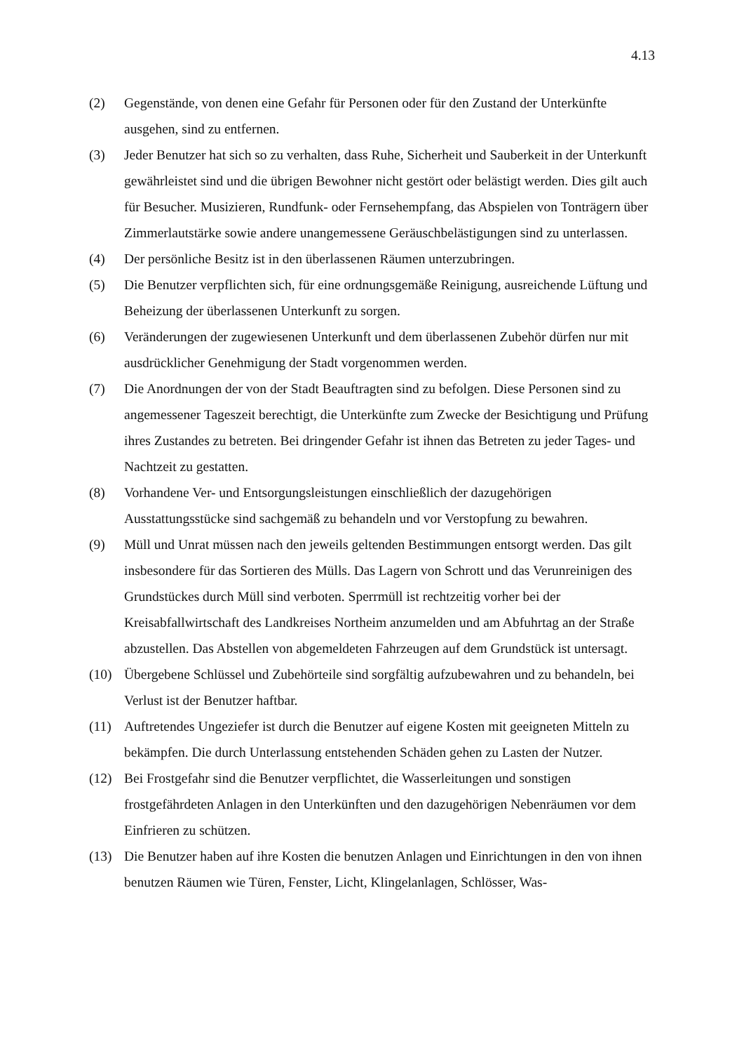4.13
(2) Gegenstände, von denen eine Gefahr für Personen oder für den Zustand der Unterkünfte ausgehen, sind zu entfernen.
(3) Jeder Benutzer hat sich so zu verhalten, dass Ruhe, Sicherheit und Sauberkeit in der Unterkunft gewährleistet sind und die übrigen Bewohner nicht gestört oder belästigt werden. Dies gilt auch für Besucher. Musizieren, Rundfunk- oder Fernsehempfang, das Abspielen von Tonträgern über Zimmerlautstärke sowie andere unangemessene Geräuschbelästigungen sind zu unterlassen.
(4) Der persönliche Besitz ist in den überlassenen Räumen unterzubringen.
(5) Die Benutzer verpflichten sich, für eine ordnungsgemäße Reinigung, ausreichende Lüftung und Beheizung der überlassenen Unterkunft zu sorgen.
(6) Veränderungen der zugewiesenen Unterkunft und dem überlassenen Zubehör dürfen nur mit ausdrücklicher Genehmigung der Stadt vorgenommen werden.
(7) Die Anordnungen der von der Stadt Beauftragten sind zu befolgen. Diese Personen sind zu angemessener Tageszeit berechtigt, die Unterkünfte zum Zwecke der Besichtigung und Prüfung ihres Zustandes zu betreten. Bei dringender Gefahr ist ihnen das Betreten zu jeder Tages- und Nachtzeit zu gestatten.
(8) Vorhandene Ver- und Entsorgungsleistungen einschließlich der dazugehörigen Ausstattungsstücke sind sachgemäß zu behandeln und vor Verstopfung zu bewahren.
(9) Müll und Unrat müssen nach den jeweils geltenden Bestimmungen entsorgt werden. Das gilt insbesondere für das Sortieren des Mülls. Das Lagern von Schrott und das Verunreinigen des Grundstückes durch Müll sind verboten. Sperrmüll ist rechtzeitig vorher bei der Kreisabfallwirtschaft des Landkreises Northeim anzumelden und am Abfuhrtag an der Straße abzustellen. Das Abstellen von abgemeldeten Fahrzeugen auf dem Grundstück ist untersagt.
(10) Übergebene Schlüssel und Zubehörteile sind sorgfältig aufzubewahren und zu behandeln, bei Verlust ist der Benutzer haftbar.
(11) Auftretendes Ungeziefer ist durch die Benutzer auf eigene Kosten mit geeigneten Mitteln zu bekämpfen. Die durch Unterlassung entstehenden Schäden gehen zu Lasten der Nutzer.
(12) Bei Frostgefahr sind die Benutzer verpflichtet, die Wasserleitungen und sonstigen frostgefährdeten Anlagen in den Unterkünften und den dazugehörigen Nebenräumen vor dem Einfrieren zu schützen.
(13) Die Benutzer haben auf ihre Kosten die benutzen Anlagen und Einrichtungen in den von ihnen benutzen Räumen wie Türen, Fenster, Licht, Klingelanlagen, Schlösser, Was-